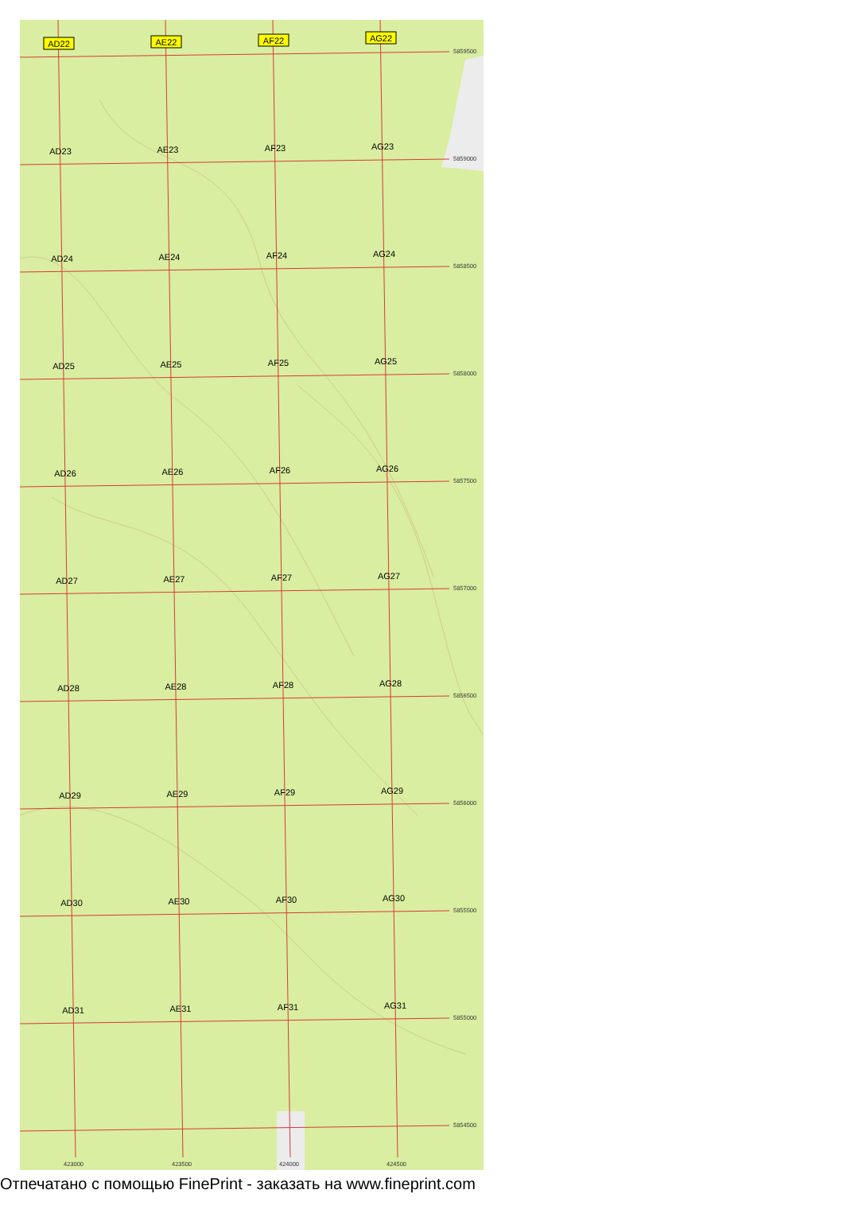AD22
AE22
AF22
AG22
AD23
AE23
AF23
AG23
AD24
AE24
AF24
AG24
AD25
AE25
AF25
AG25
AD26
AE26
AF26
AG26
AD27
AE27
AF27
AG27
AD28
AE28
AF28
AG28
AD29
AE29
AF29
AG29
AD30
AE30
AF30
AG30
AD31
AE31
AF31
AG31
5859500
5859000
5858500
5858000
5857500
5857000
5856500
5856000
5855500
5855000
5854500
423000
423500
424000
424500
Отпечатано с помощью FinePrint - заказать на www.fineprint.com